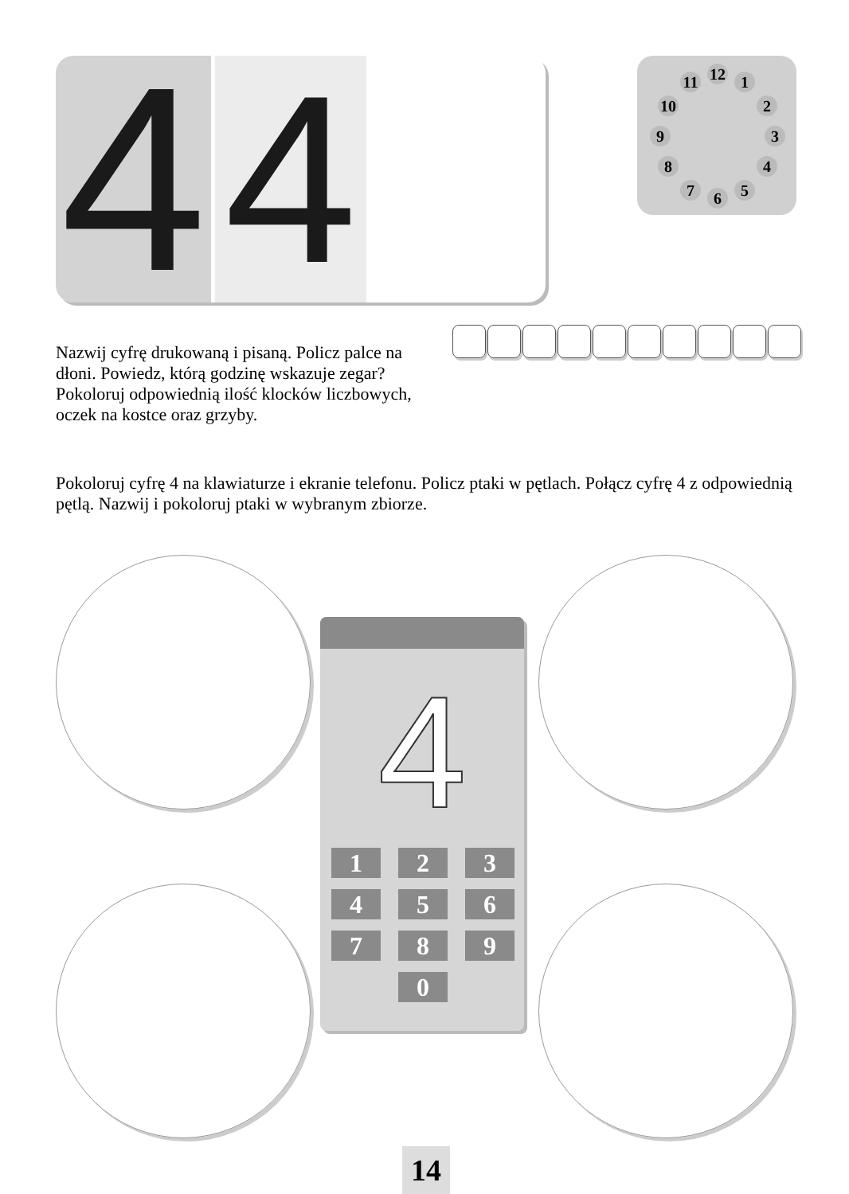4
4
12 1
2
3
4
5 6 7
8
9
10
11
Nazwij cyfrę drukowaną i pisaną. Policz palce na dłoni. Powiedz, którą godzinę wskazuje zegar? Pokoloruj odpowiednią ilość klocków liczbowych, oczek na kostce oraz grzyby.
Pokoloruj cyfrę 4 na klawiaturze i ekranie telefonu. Policz ptaki w pętlach. Połącz cyfrę 4 z odpowiednią pętlą. Nazwij i pokoloruj ptaki w wybranym zbiorze.
4
1
2
3
4
5
6
7
8
9
0
14